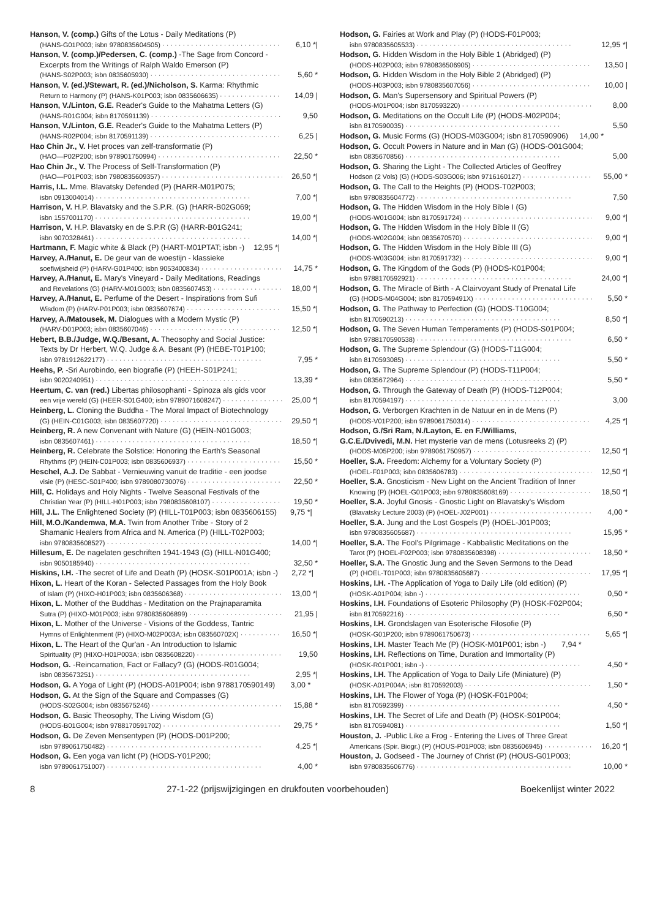Hanson, V. (comp.) Gifts of the Lotus - Daily Meditations (P)
(HANS-G01P003; isbn 9780835604505) 6,10 *|
Hanson, V. (comp.)/Pedersen, C. (comp.) -The Sage from Concord -
Excerpts from the Writings of Ralph Waldo Emerson (P)
(HANS-S02P003; isbn 0835605930) 5,60 *
Hanson, V. (ed.)/Stewart, R. (ed.)/Nicholson, S. Karma: Rhythmic
Return to Harmony (P) (HANS-K01P003; isbn 0835606635) 14,09 |
Hanson, V./Linton, G.E. Reader's Guide to the Mahatma Letters (G)
(HANS-R01G004; isbn 8170591139) 9,50
Hanson, V./Linton, G.E. Reader's Guide to the Mahatma Letters (P)
(HANS-R02P004; isbn 8170591139) 6,25 |
Hao Chin Jr., V. Het proces van zelf-transformatie (P)
(HAO—P02P200; isbn 978901750994) 22,50 *
Hao Chin Jr., V. The Process of Self-Transformation (P)
(HAO—P01P003; isbn 7980835609357) 26,50 *|
Harris, I.L. Mme. Blavatsky Defended (P) (HARR-M01P075;
isbn 0913004014) 7,00 *|
Harrison, V. H.P. Blavatsky and the S.P.R. (G) (HARR-B02G069;
isbn 1557001170) 19,00 *|
Harrison, V. H.P. Blavatsky en de S.P.R (G) (HARR-B01G241;
isbn 9070328461) 14,00 *|
Hartmann, F. Magic white & Black (P) (HART-M01PTAT; isbn -) 12,95 *|
Harvey, A./Hanut, E. De geur van de woestijn - klassieke
soefiwijsheid (P) (HARV-G01P400; isbn 9053400834) 14,75 *
Harvey, A./Hanut, E. Mary's Vineyard - Daily Meditations, Readings
and Revelations (G) (HARV-M01G003; isbn 0835607453) 18,00 *|
Harvey, A./Hanut, E. Perfume of the Desert - Inspirations from Sufi
Wisdom (P) (HARV-P01P003; isbn 0835607674) 15,50 *|
Harvey, A./Matousek, M. Dialogues with a Modern Mystic (P)
(HARV-D01P003; isbn 0835607046) 12,50 *|
Hebert, B.B./Judge, W.Q./Besant, A. Theosophy and Social Justice:
Texts by Dr Herbert, W.Q. Judge & A. Besant (P) (HEBE-T01P100;
isbn 9781912622177) 7,95 *
Heehs, P. -Sri Aurobindo, een biografie (P) (HEEH-S01P241;
isbn 9020240951) 13,39 *
Heertum, C. van (red.) Libertas philosophanti - Spinoza als gids voor
een vrije wereld (G) (HEER-S01G400; isbn 9789071608247) 25,00 *|
Heinberg, L. Cloning the Buddha - The Moral Impact of Biotechnology
(G) (HEIN-C01G003; isbn 0835607720) 29,50 *|
Heinberg, R. A new Convenant with Nature (G) (HEIN-N01G003;
isbn 0835607461) 18,50 *|
Heinberg, R. Celebrate the Solstice: Honoring the Earth's Seasonal
Rhythms (P) (HEIN-C01P003; isbn 0835606937) 15,50 *
Heschel, A.J. De Sabbat - Vernieuwing vanuit de traditie - een joodse
visie (P) (HESC-S01P400; isbn 9789080730076) 22,50 *
Hill, C. Holidays and Holy Nights - Twelve Seasonal Festivals of the
Christian Year (P) (HILL-H01P003; isbn 7980835608107) 19,50 *
Hill, J.L. The Enlightened Society (P) (HILL-T01P003; isbn 0835606155) 9,75 *|
Hill, M.O./Kandemwa, M.A. Twin from Another Tribe - Story of 2
Shamanic Healers from Africa and N. America (P) (HILL-T02P003;
isbn 9780835608527) 14,00 *|
Hillesum, E. De nagelaten geschriften 1941-1943 (G) (HILL-N01G400;
isbn 9050185940) 32,50 *
Hiskins, I.H. -The secret of Life and Death (P) (HOSK-S01P001A; isbn -) 2,72 *|
Hixon, L. Heart of the Koran - Selected Passages from the Holy Book
of Islam (P) (HIXO-H01P003; isbn 0835606368) 13,00 *|
Hixon, L. Mother of the Buddhas - Meditation on the Prajnaparamita
Sutra (P) (HIXO-M01P003; isbn 9780835606899) 21,95 |
Hixon, L. Mother of the Universe - Visions of the Goddess, Tantric
Hymns of Enlightenment (P) (HIXO-M02P003A; isbn 083560702X) 16,50 *|
Hixon, L. The Heart of the Qur'an - An Introduction to Islamic
Spirituality (P) (HIXO-H01P003A; isbn 0835608220) 19,50
Hodson, G. -Reincarnation, Fact or Fallacy? (G) (HODS-R01G004;
isbn 0835673251) 2,95 *|
Hodson, G. A Yoga of Light (P) (HODS-A01P004; isbn 9788170590149) 3,00 *
Hodson, G. At the Sign of the Square and Compasses (G)
(HODS-S02G004; isbn 0835675246) 15,88 *
Hodson, G. Basic Theosophy, The Living Wisdom (G)
(HODS-B01G004; isbn 9788170591702) 29,75 *
Hodson, G. De Zeven Mensentypen (P) (HODS-D01P200;
isbn 9789061750482) 4,25 *|
Hodson, G. Een yoga van licht (P) (HODS-Y01P200;
isbn 9789061751007) 4,00 *
Hodson, G. Fairies at Work and Play (P) (HODS-F01P003;
isbn 9780835605533) 12,95 *|
Hodson, G. Hidden Wisdom in the Holy Bible 1 (Abridged) (P)
(HODS-H02P003; isbn 9780836506905) 13,50 |
Hodson, G. Hidden Wisdom in the Holy Bible 2 (Abridged) (P)
(HODS-H03P003; isbn 9780835607056) 10,00 |
Hodson, G. Man's Supersensory and Spiritual Powers (P)
(HODS-M01P004; isbn 8170593220) 8,00
Hodson, G. Meditations on the Occult Life (P) (HODS-M02P004;
isbn 8170590035) 5,50
Hodson, G. Music Forms (G) (HODS-M03G004; isbn 8170590906) 14,00 *
Hodson, G. Occult Powers in Nature and in Man (G) (HODS-O01G004;
isbn 0835670856) 5,00
Hodson, G. Sharing the Light - The Collected Articles of Geoffrey
Hodson (2 Vols) (G) (HODS-S03G006; isbn 9716160127) 55,00 *
Hodson, G. The Call to the Heights (P) (HODS-T02P003;
isbn 9780835604772) 7,50
Hodson, G. The Hidden Wisdom in the Holy Bible I (G)
(HODS-W01G004; isbn 8170591724) 9,00 *|
Hodson, G. The Hidden Wisdom in the Holy Bible II (G)
(HODS-W02G004; isbn 0835670570) 9,00 *|
Hodson, G. The Hidden Wisdom in the Holy Bible III (G)
(HODS-W03G004; isbn 8170591732) 9,00 *|
Hodson, G. The Kingdom of the Gods (P) (HODS-K01P004;
isbn 9788170592921) 24,00 *|
Hodson, G. The Miracle of Birth - A Clairvoyant Study of Prenatal Life
(G) (HODS-M04G004; isbn 817059491X) 5,50 *
Hodson, G. The Pathway to Perfection (G) (HODS-T10G004;
isbn 8170590213) 8,50 *|
Hodson, G. The Seven Human Temperaments (P) (HODS-S01P004;
isbn 9788170590538) 6,50 *
Hodson, G. The Supreme Splendour (G) (HODS-T11G004;
isbn 8170593085) 5,50 *
Hodson, G. The Supreme Splendour (P) (HODS-T11P004;
isbn 0835672964) 5,50 *
Hodson, G. Through the Gateway of Death (P) (HODS-T12P004;
isbn 8170594197) 3,00
Hodson, G. Verborgen Krachten in de Natuur en in de Mens (P)
(HODS-V01P200; isbn 9789061750314) 4,25 *|
Hodson, G./Sri Ram, N./Layton, E. en F./Williams,
G.C.E./Dvivedi, M.N. Het mysterie van de mens (Lotusreeks 2) (P)
(HODS-M05P200; isbn 9789061750957) 12,50 *|
Hoeller, S.A. Freedom: Alchemy for a Voluntary Society (P)
(HOEL-F01P003; isbn 0835606783) 12,50 *|
Hoeller, S.A. Gnosticism - New Light on the Ancient Tradition of Inner
Knowing (P) (HOEL-G01P003; isbn 9780835608169) 18,50 *|
Hoeller, S.A. Joyful Gnosis - Gnostic Light on Blavatsky's Wisdom
(Blavatsky Lecture 2003) (P) (HOEL-J02P001) 4,00 *
Hoeller, S.A. Jung and the Lost Gospels (P) (HOEL-J01P003;
isbn 9780835605687) 15,95 *
Hoeller, S.A. The Fool's Pilgrimage - Kabbalistic Meditations on the
Tarot (P) (HOEL-F02P003; isbn 9780835608398) 18,50 *
Hoeller, S.A. The Gnostic Jung and the Seven Sermons to the Dead
(P) (HOEL-T01P003; isbn 9780835605687) 17,95 *|
Hoskins, I.H. -The Application of Yoga to Daily Life (old edition) (P)
(HOSK-A01P004; isbn -) 0,50 *
Hoskins, I.H. Foundations of Esoteric Philosophy (P) (HOSK-F02P004;
isbn 8170592216) 6,50 *
Hoskins, I.H. Grondslagen van Esoterische Filosofie (P)
(HOSK-G01P200; isbn 9789061750673) 5,65 *|
Hoskins, I.H. Master Teach Me (P) (HOSK-M01P001; isbn -) 7,94 *
Hoskins, I.H. Reflections on Time, Duration and Immortality (P)
(HOSK-R01P001; isbn -) 4,50 *
Hoskins, I.H. The Application of Yoga to Daily Life (Miniature) (P)
(HOSK-A01P004A; isbn 8170592003) 1,50 *
Hoskins, I.H. The Flower of Yoga (P) (HOSK-F01P004;
isbn 8170592399) 4,50 *
Hoskins, I.H. The Secret of Life and Death (P) (HOSK-S01P004;
isbn 8170594081) 1,50 *|
Houston, J. -Public Like a Frog - Entering the Lives of Three Great
Americans (Spir. Biogr.) (P) (HOUS-P01P003; isbn 0835606945) 16,20 *|
Houston, J. Godseed - The Journey of Christ (P) (HOUS-G01P003;
isbn 9780835606776) 10,00 *
8 27-1-22 (prijswijzigingen en drukfouten voorbehouden) Boekenlijst winter 2022